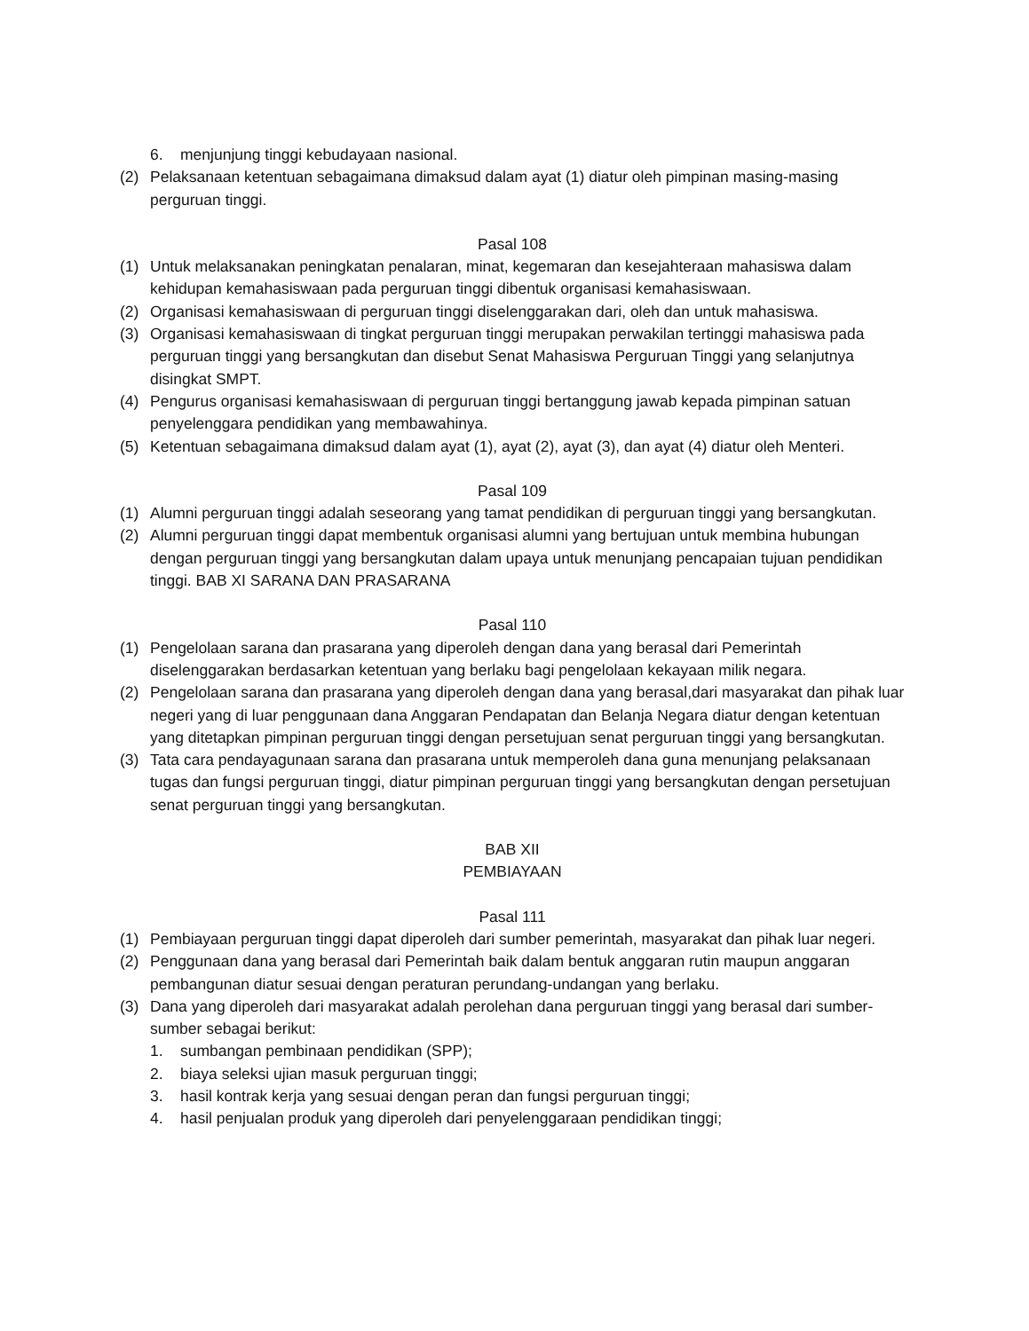6. menjunjung tinggi kebudayaan nasional.
(2) Pelaksanaan ketentuan sebagaimana dimaksud dalam ayat (1) diatur oleh pimpinan masing-masing perguruan tinggi.
Pasal 108
(1) Untuk melaksanakan peningkatan penalaran, minat, kegemaran dan kesejahteraan mahasiswa dalam kehidupan kemahasiswaan pada perguruan tinggi dibentuk organisasi kemahasiswaan.
(2) Organisasi kemahasiswaan di perguruan tinggi diselenggarakan dari, oleh dan untuk mahasiswa.
(3) Organisasi kemahasiswaan di tingkat perguruan tinggi merupakan perwakilan tertinggi mahasiswa pada perguruan tinggi yang bersangkutan dan disebut Senat Mahasiswa Perguruan Tinggi yang selanjutnya disingkat SMPT.
(4) Pengurus organisasi kemahasiswaan di perguruan tinggi bertanggung jawab kepada pimpinan satuan penyelenggara pendidikan yang membawahinya.
(5) Ketentuan sebagaimana dimaksud dalam ayat (1), ayat (2), ayat (3), dan ayat (4) diatur oleh Menteri.
Pasal 109
(1) Alumni perguruan tinggi adalah seseorang yang tamat pendidikan di perguruan tinggi yang bersangkutan.
(2) Alumni perguruan tinggi dapat membentuk organisasi alumni yang bertujuan untuk membina hubungan dengan perguruan tinggi yang bersangkutan dalam upaya untuk menunjang pencapaian tujuan pendidikan tinggi. BAB XI SARANA DAN PRASARANA
Pasal 110
(1) Pengelolaan sarana dan prasarana yang diperoleh dengan dana yang berasal dari Pemerintah diselenggarakan berdasarkan ketentuan yang berlaku bagi pengelolaan kekayaan milik negara.
(2) Pengelolaan sarana dan prasarana yang diperoleh dengan dana yang berasal,dari masyarakat dan pihak luar negeri yang di luar penggunaan dana Anggaran Pendapatan dan Belanja Negara diatur dengan ketentuan yang ditetapkan pimpinan perguruan tinggi dengan persetujuan senat perguruan tinggi yang bersangkutan.
(3) Tata cara pendayagunaan sarana dan prasarana untuk memperoleh dana guna menunjang pelaksanaan tugas dan fungsi perguruan tinggi, diatur pimpinan perguruan tinggi yang bersangkutan dengan persetujuan senat perguruan tinggi yang bersangkutan.
BAB XII
PEMBIAYAAN
Pasal 111
(1) Pembiayaan perguruan tinggi dapat diperoleh dari sumber pemerintah, masyarakat dan pihak luar negeri.
(2) Penggunaan dana yang berasal dari Pemerintah baik dalam bentuk anggaran rutin maupun anggaran pembangunan diatur sesuai dengan peraturan perundang-undangan yang berlaku.
(3) Dana yang diperoleh dari masyarakat adalah perolehan dana perguruan tinggi yang berasal dari sumber-sumber sebagai berikut:
1. sumbangan pembinaan pendidikan (SPP);
2. biaya seleksi ujian masuk perguruan tinggi;
3. hasil kontrak kerja yang sesuai dengan peran dan fungsi perguruan tinggi;
4. hasil penjualan produk yang diperoleh dari penyelenggaraan pendidikan tinggi;